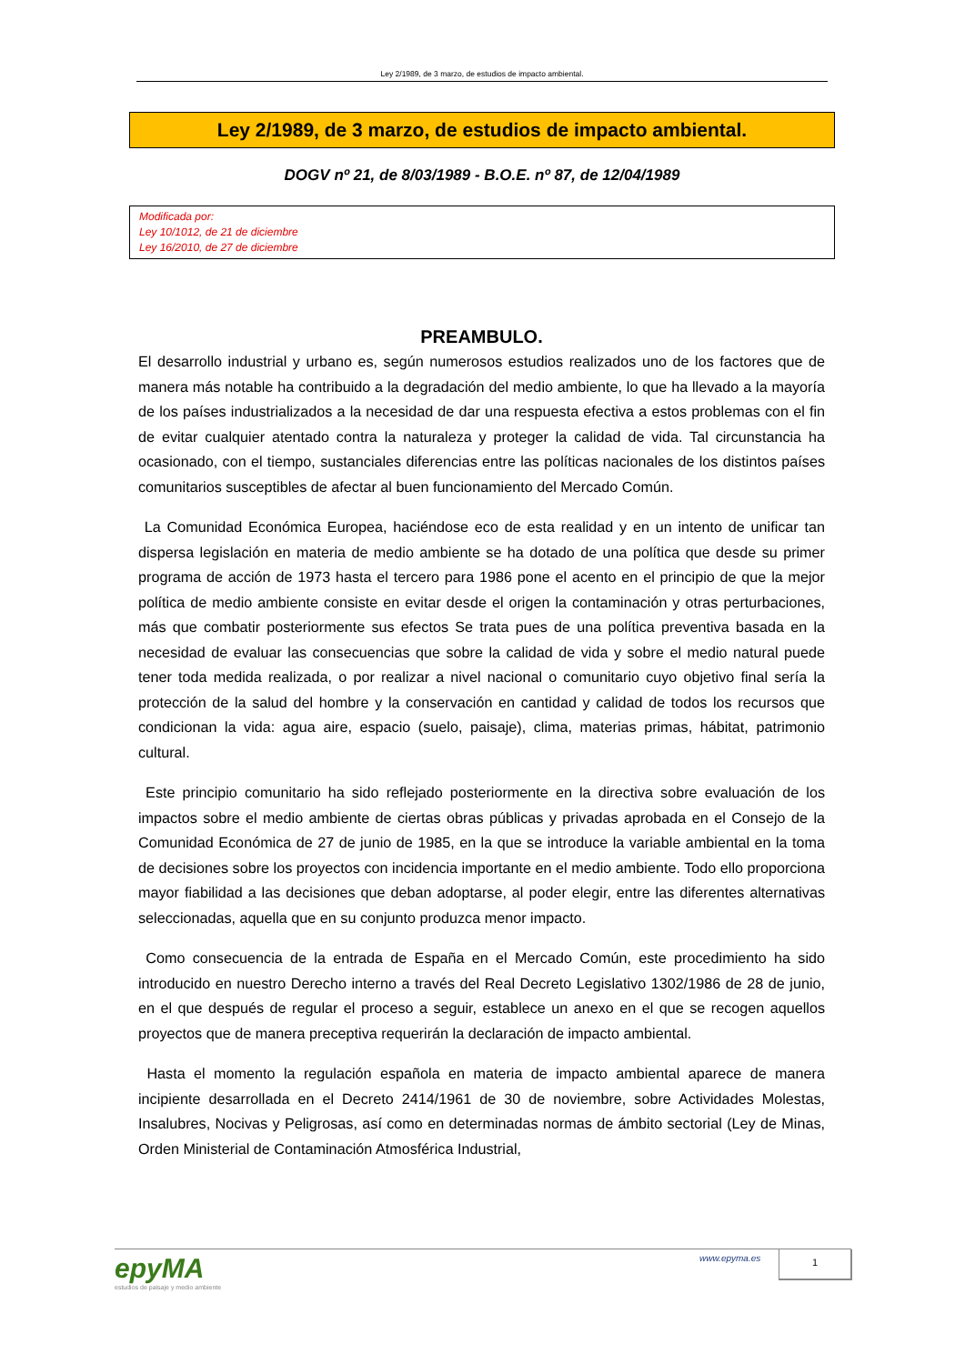Ley 2/1989, de 3 marzo, de estudios de impacto ambiental.
Ley 2/1989, de 3 marzo, de estudios de impacto ambiental.
DOGV nº 21, de 8/03/1989 - B.O.E. nº 87, de 12/04/1989
Modificada por:
Ley 10/1012, de 21 de diciembre
Ley 16/2010, de 27 de diciembre
PREAMBULO.
El desarrollo industrial y urbano es, según numerosos estudios realizados uno de los factores que de manera más notable ha contribuido a la degradación del medio ambiente, lo que ha llevado a la mayoría de los países industrializados a la necesidad de dar una respuesta efectiva a estos problemas con el fin de evitar cualquier atentado contra la naturaleza y proteger la calidad de vida. Tal circunstancia ha ocasionado, con el tiempo, sustanciales diferencias entre las políticas nacionales de los distintos países comunitarios susceptibles de afectar al buen funcionamiento del Mercado Común.
La Comunidad Económica Europea, haciéndose eco de esta realidad y en un intento de unificar tan dispersa legislación en materia de medio ambiente se ha dotado de una política que desde su primer programa de acción de 1973 hasta el tercero para 1986 pone el acento en el principio de que la mejor política de medio ambiente consiste en evitar desde el origen la contaminación y otras perturbaciones, más que combatir posteriormente sus efectos Se trata pues de una política preventiva basada en la necesidad de evaluar las consecuencias que sobre la calidad de vida y sobre el medio natural puede tener toda medida realizada, o por realizar a nivel nacional o comunitario cuyo objetivo final sería la protección de la salud del hombre y la conservación en cantidad y calidad de todos los recursos que condicionan la vida: agua aire, espacio (suelo, paisaje), clima, materias primas, hábitat, patrimonio cultural.
Este principio comunitario ha sido reflejado posteriormente en la directiva sobre evaluación de los impactos sobre el medio ambiente de ciertas obras públicas y privadas aprobada en el Consejo de la Comunidad Económica de 27 de junio de 1985, en la que se introduce la variable ambiental en la toma de decisiones sobre los proyectos con incidencia importante en el medio ambiente. Todo ello proporciona mayor fiabilidad a las decisiones que deban adoptarse, al poder elegir, entre las diferentes alternativas seleccionadas, aquella que en su conjunto produzca menor impacto.
Como consecuencia de la entrada de España en el Mercado Común, este procedimiento ha sido introducido en nuestro Derecho interno a través del Real Decreto Legislativo 1302/1986 de 28 de junio, en el que después de regular el proceso a seguir, establece un anexo en el que se recogen aquellos proyectos que de manera preceptiva requerirán la declaración de impacto ambiental.
Hasta el momento la regulación española en materia de impacto ambiental aparece de manera incipiente desarrollada en el Decreto 2414/1961 de 30 de noviembre, sobre Actividades Molestas, Insalubres, Nocivas y Peligrosas, así como en determinadas normas de ámbito sectorial (Ley de Minas, Orden Ministerial de Contaminación Atmosférica Industrial,
epyMA
estudios de paisaje y medio ambiente
www.epyma.es 1